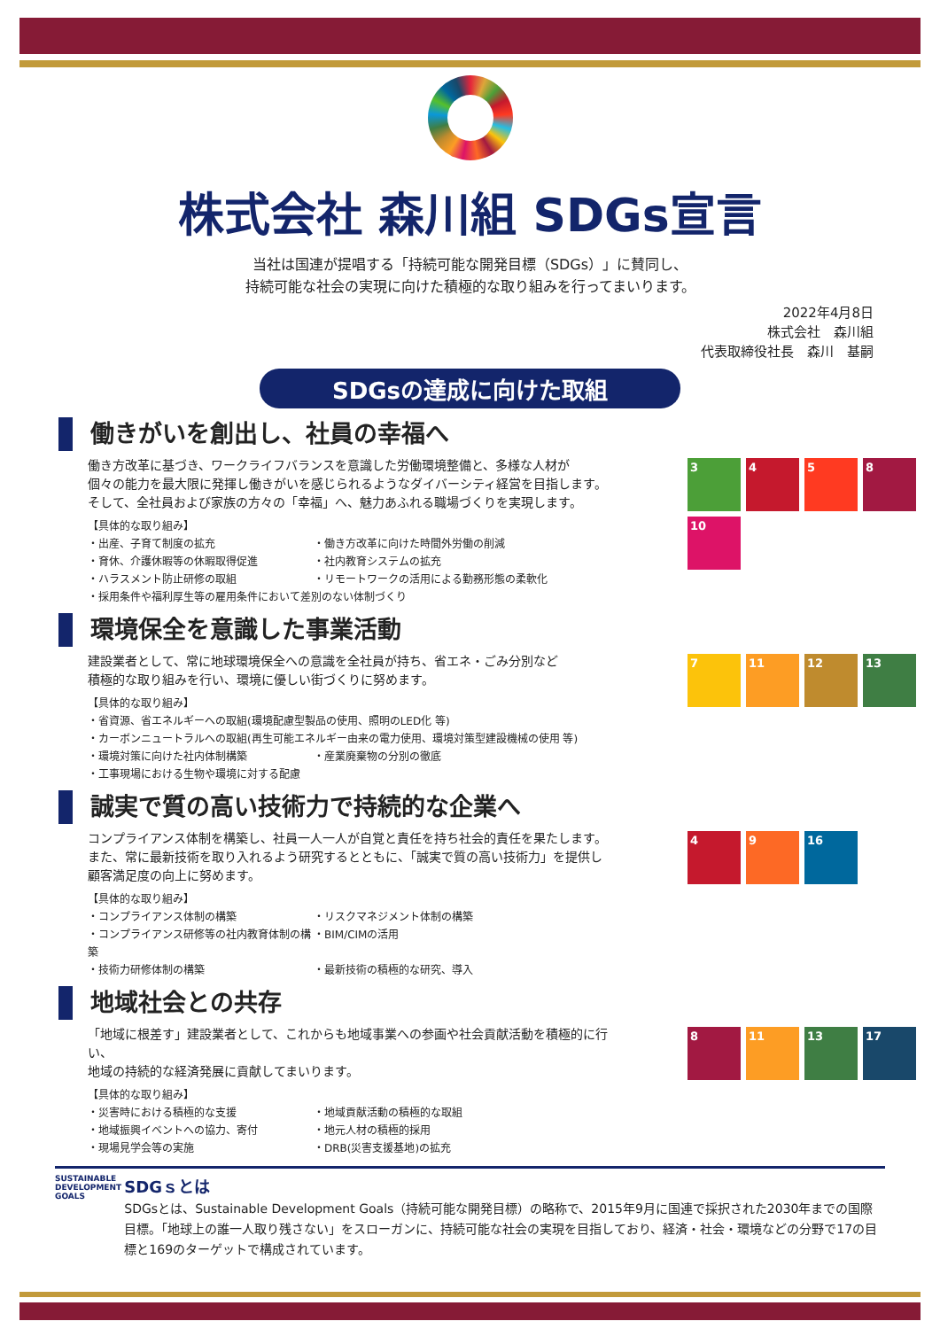株式会社 森川組 SDGs宣言
当社は国連が提唱する「持続可能な開発目標（SDGs）」に賛同し、
持続可能な社会の実現に向けた積極的な取り組みを行ってまいります。
2022年4月8日
株式会社　森川組
代表取締役社長　森川　基嗣
SDGsの達成に向けた取組
働きがいを創出し、社員の幸福へ
働き方改革に基づき、ワークライフバランスを意識した労働環境整備と、多様な人材が
個々の能力を最大限に発揮し働きがいを感じられるようなダイバーシティ経営を目指します。
そして、全社員および家族の方々の「幸福」へ、魅力あふれる職場づくりを実現します。
【具体的な取り組み】
・出産、子育て制度の拡充 ・働き方改革に向けた時間外労働の削減 ・育休、介護休暇等の休暇取得促進 ・社内教育システムの拡充 ・ハラスメント防止研修の取組 ・リモートワークの活用による勤務形態の柔軟化
・採用条件や福利厚生等の雇用条件において差別のない体制づくり
3
4
5
8
10
環境保全を意識した事業活動
建設業者として、常に地球環境保全への意識を全社員が持ち、省エネ・ごみ分別など
積極的な取り組みを行い、環境に優しい街づくりに努めます。
【具体的な取り組み】
・省資源、省エネルギーへの取組(環境配慮型製品の使用、照明のLED化 等)
・カーボンニュートラルへの取組(再生可能エネルギー由来の電力使用、環境対策型建設機械の使用 等)
・環境対策に向けた社内体制構築 ・産業廃棄物の分別の徹底
・工事現場における生物や環境に対する配慮
7
11
12
13
誠実で質の高い技術力で持続的な企業へ
コンプライアンス体制を構築し、社員一人一人が自覚と責任を持ち社会的責任を果たします。
また、常に最新技術を取り入れるよう研究するとともに、「誠実で質の高い技術力」を提供し
顧客満足度の向上に努めます。
【具体的な取り組み】
・コンプライアンス体制の構築 ・リスクマネジメント体制の構築 ・コンプライアンス研修等の社内教育体制の構築 ・BIM/CIMの活用 ・技術力研修体制の構築 ・最新技術の積極的な研究、導入
4
9
16
地域社会との共存
「地域に根差す」建設業者として、これからも地域事業への参画や社会貢献活動を積極的に行い、
地域の持続的な経済発展に貢献してまいります。
【具体的な取り組み】
・災害時における積極的な支援 ・地域貢献活動の積極的な取組 ・地域振興イベントへの協力、寄付 ・地元人材の積極的採用 ・現場見学会等の実施 ・DRB(災害支援基地)の拡充
8
11
13
17
SUSTAINABLE DEVELOPMENT GOALS
SDGｓとは
SDGsとは、Sustainable Development Goals（持続可能な開発目標）の略称で、2015年9月に国連で採択された2030年までの国際目標。「地球上の誰一人取り残さない」をスローガンに、持続可能な社会の実現を目指しており、経済・社会・環境などの分野で17の目標と169のターゲットで構成されています。